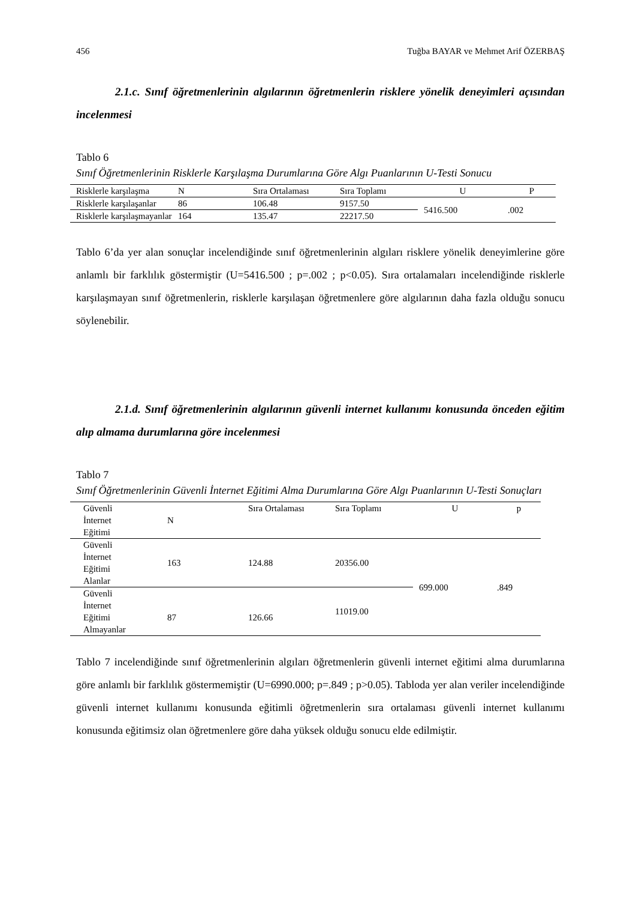456 Tuğba BAYAR ve Mehmet Arif ÖZERBAŞ
2.1.c. Sınıf öğretmenlerinin algılarının öğretmenlerin risklere yönelik deneyimleri açısından incelenmesi
Tablo 6
Sınıf Öğretmenlerinin Risklerle Karşılaşma Durumlarına Göre Algı Puanlarının U-Testi Sonucu
| Risklerle karşılaşma | N | Sıra Ortalaması | Sıra Toplamı | U | P |
| Risklerle karşılaşanlar | 86 | 106.48 | 9157.50 | 5416.500 | .002 |
| Risklerle karşılaşmayanlar | 164 | 135.47 | 22217.50 | | |
Tablo 6’da yer alan sonuçlar incelendiğinde sınıf öğretmenlerinin algıları risklere yönelik deneyimlerine göre anlamlı bir farklılık göstermiştir (U=5416.500 ; p=.002 ; p<0.05). Sıra ortalamaları incelendiğinde risklerle karşılaşmayan sınıf öğretmenlerin, risklerle karşılaşan öğretmenlere göre algılarının daha fazla olduğu sonucu söylenebilir.
2.1.d. Sınıf öğretmenlerinin algılarının güvenli internet kullanımı konusunda önceden eğitim alıp almama durumlarına göre incelenmesi
Tablo 7
Sınıf Öğretmenlerinin Güvenli İnternet Eğitimi Alma Durumlarına Göre Algı Puanlarının U-Testi Sonuçları
| Güvenli İnternet Eğitimi | N | Sıra Ortalaması | Sıra Toplamı | U | p |
| Güvenli İnternet Eğitimi Alanlar | 163 | 124.88 | 20356.00 | 699.000 | .849 |
| Güvenli İnternet Eğitimi Almayanlar | 87 | 126.66 | 11019.00 | | |
Tablo 7 incelendiğinde sınıf öğretmenlerinin algıları öğretmenlerin güvenli internet eğitimi alma durumlarına göre anlamlı bir farklılık göstermemiştir (U=6990.000; p=.849 ; p>0.05). Tabloda yer alan veriler incelendiğinde güvenli internet kullanımı konusunda eğitimli öğretmenlerin sıra ortalaması güvenli internet kullanımı konusunda eğitimsiz olan öğretmenlere göre daha yüksek olduğu sonucu elde edilmiştir.